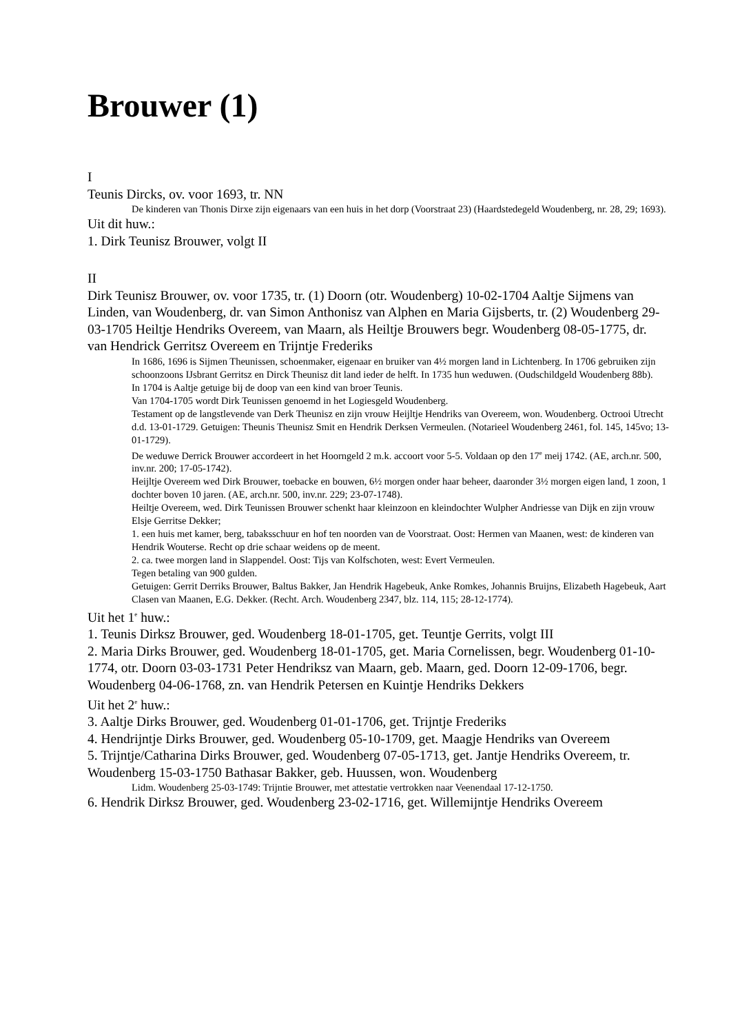Brouwer (1)
I
Teunis Dircks, ov. voor 1693, tr. NN
De kinderen van Thonis Dirxe zijn eigenaars van een huis in het dorp (Voorstraat 23) (Haardstedegeld Woudenberg, nr. 28, 29; 1693).
Uit dit huw.:
1. Dirk Teunisz Brouwer, volgt II
II
Dirk Teunisz Brouwer, ov. voor 1735, tr. (1) Doorn (otr. Woudenberg) 10-02-1704 Aaltje Sijmens van Linden, van Woudenberg, dr. van Simon Anthonisz van Alphen en Maria Gijsberts, tr. (2) Woudenberg 29-03-1705 Heiltje Hendriks Overeem, van Maarn, als Heiltje Brouwers begr. Woudenberg 08-05-1775, dr. van Hendrick Gerritsz Overeem en Trijntje Frederiks
In 1686, 1696 is Sijmen Theunissen, schoenmaker, eigenaar en bruiker van 4½ morgen land in Lichtenberg. In 1706 gebruiken zijn schoonzoons IJsbrant Gerritsz en Dirck Theunisz dit land ieder de helft. In 1735 hun weduwen. (Oudschildgeld Woudenberg 88b).
In 1704 is Aaltje getuige bij de doop van een kind van broer Teunis.
Van 1704-1705 wordt Dirk Teunissen genoemd in het Logiesgeld Woudenberg.
Testament op de langstlevende van Derk Theunisz en zijn vrouw Heijltje Hendriks van Overeem, won. Woudenberg. Octrooi Utrecht d.d. 13-01-1729. Getuigen: Theunis Theunisz Smit en Hendrik Derksen Vermeulen. (Notarieel Woudenberg 2461, fol. 145, 145vo; 13-01-1729).
De weduwe Derrick Brouwer accordeert in het Hoorngeld 2 m.k. accoort voor 5-5. Voldaan op den 17<sup>e</sup> meij 1742. (AE, arch.nr. 500, inv.nr. 200; 17-05-1742).
Heijltje Overeem wed Dirk Brouwer, toebacke en bouwen, 6½ morgen onder haar beheer, daaronder 3½ morgen eigen land, 1 zoon, 1 dochter boven 10 jaren. (AE, arch.nr. 500, inv.nr. 229; 23-07-1748).
Heiltje Overeem, wed. Dirk Teunissen Brouwer schenkt haar kleinzoon en kleindochter Wulpher Andriesse van Dijk en zijn vrouw Elsje Gerritse Dekker;
1. een huis met kamer, berg, tabaksschuur en hof ten noorden van de Voorstraat. Oost: Hermen van Maanen, west: de kinderen van Hendrik Wouterse. Recht op drie schaar weidens op de meent.
2. ca. twee morgen land in Slappendel. Oost: Tijs van Kolfschoten, west: Evert Vermeulen.
Tegen betaling van 900 gulden.
Getuigen: Gerrit Derriks Brouwer, Baltus Bakker, Jan Hendrik Hagebeuk, Anke Romkes, Johannis Bruijns, Elizabeth Hagebeuk, Aart Clasen van Maanen, E.G. Dekker. (Recht. Arch. Woudenberg 2347, blz. 114, 115; 28-12-1774).
Uit het 1<sup>e</sup> huw.:
1. Teunis Dirksz Brouwer, ged. Woudenberg 18-01-1705, get. Teuntje Gerrits, volgt III
2. Maria Dirks Brouwer, ged. Woudenberg 18-01-1705, get. Maria Cornelissen, begr. Woudenberg 01-10-1774, otr. Doorn 03-03-1731 Peter Hendriksz van Maarn, geb. Maarn, ged. Doorn 12-09-1706, begr. Woudenberg 04-06-1768, zn. van Hendrik Petersen en Kuintje Hendriks Dekkers
Uit het 2<sup>e</sup> huw.:
3. Aaltje Dirks Brouwer, ged. Woudenberg 01-01-1706, get. Trijntje Frederiks
4. Hendrijntje Dirks Brouwer, ged. Woudenberg 05-10-1709, get. Maagje Hendriks van Overeem
5. Trijntje/Catharina Dirks Brouwer, ged. Woudenberg 07-05-1713, get. Jantje Hendriks Overeem, tr. Woudenberg 15-03-1750 Bathasar Bakker, geb. Huussen, won. Woudenberg
Lidm. Woudenberg 25-03-1749: Trijntie Brouwer, met attestatie vertrokken naar Veenendaal 17-12-1750.
6. Hendrik Dirksz Brouwer, ged. Woudenberg 23-02-1716, get. Willemijntje Hendriks Overeem